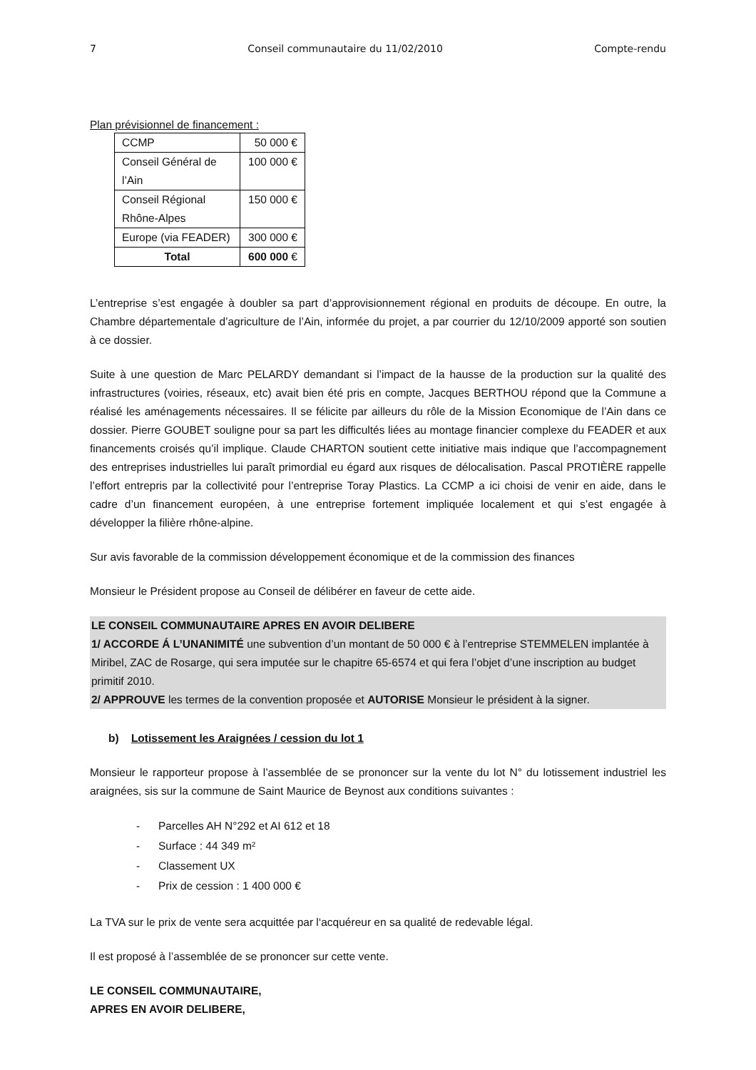7 Conseil communautaire du 11/02/2010 Compte-rendu
Plan prévisionnel de financement :
| CCMP | 50 000 € |
| Conseil Général de l’Ain | 100 000 € |
| Conseil Régional Rhône-Alpes | 150 000 € |
| Europe (via FEADER) | 300 000 € |
| Total | 600 000 € |
L’entreprise s’est engagée à doubler sa part d’approvisionnement régional en produits de découpe. En outre, la Chambre départementale d’agriculture de l’Ain, informée du projet, a par courrier du 12/10/2009 apporté son soutien à ce dossier.
Suite à une question de Marc PELARDY demandant si l’impact de la hausse de la production sur la qualité des infrastructures (voiries, réseaux, etc) avait bien été pris en compte, Jacques BERTHOU répond que la Commune a réalisé les aménagements nécessaires. Il se félicite par ailleurs du rôle de la Mission Economique de l’Ain dans ce dossier. Pierre GOUBET souligne pour sa part les difficultés liées au montage financier complexe du FEADER et aux financements croisés qu’il implique. Claude CHARTON soutient cette initiative mais indique que l’accompagnement des entreprises industrielles lui paraît primordial eu égard aux risques de délocalisation. Pascal PROTIÈRE rappelle l’effort entrepris par la collectivité pour l’entreprise Toray Plastics. La CCMP a ici choisi de venir en aide, dans le cadre d’un financement européen, à une entreprise fortement impliquée localement et qui s’est engagée à développer la filière rhône-alpine.
Sur avis favorable de la commission développement économique et de la commission des finances
Monsieur le Président propose au Conseil de délibérer en faveur de cette aide.
LE CONSEIL COMMUNAUTAIRE APRES EN AVOIR DELIBERE
1/ ACCORDE Á L’UNANIMITÉ une subvention d’un montant de 50 000 € à l’entreprise STEMMELEN implantée à Miribel, ZAC de Rosarge, qui sera imputée sur le chapitre 65-6574 et qui fera l’objet d’une inscription au budget primitif 2010.
2/ APPROUVE les termes de la convention proposée et AUTORISE Monsieur le président à la signer.
b) Lotissement les Araignées / cession du lot 1
Monsieur le rapporteur propose à l’assemblée de se prononcer sur la vente du lot N° du lotissement industriel les araignées, sis sur la commune de Saint Maurice de Beynost aux conditions suivantes :
- Parcelles AH N°292 et AI 612 et 18
- Surface : 44 349 m²
- Classement UX
- Prix de cession : 1 400 000 €
La TVA sur le prix de vente sera acquittée par l‘acquéreur en sa qualité de redevable légal.
Il est proposé à l’assemblée de se prononcer sur cette vente.
LE CONSEIL COMMUNAUTAIRE,
APRES EN AVOIR DELIBERE,